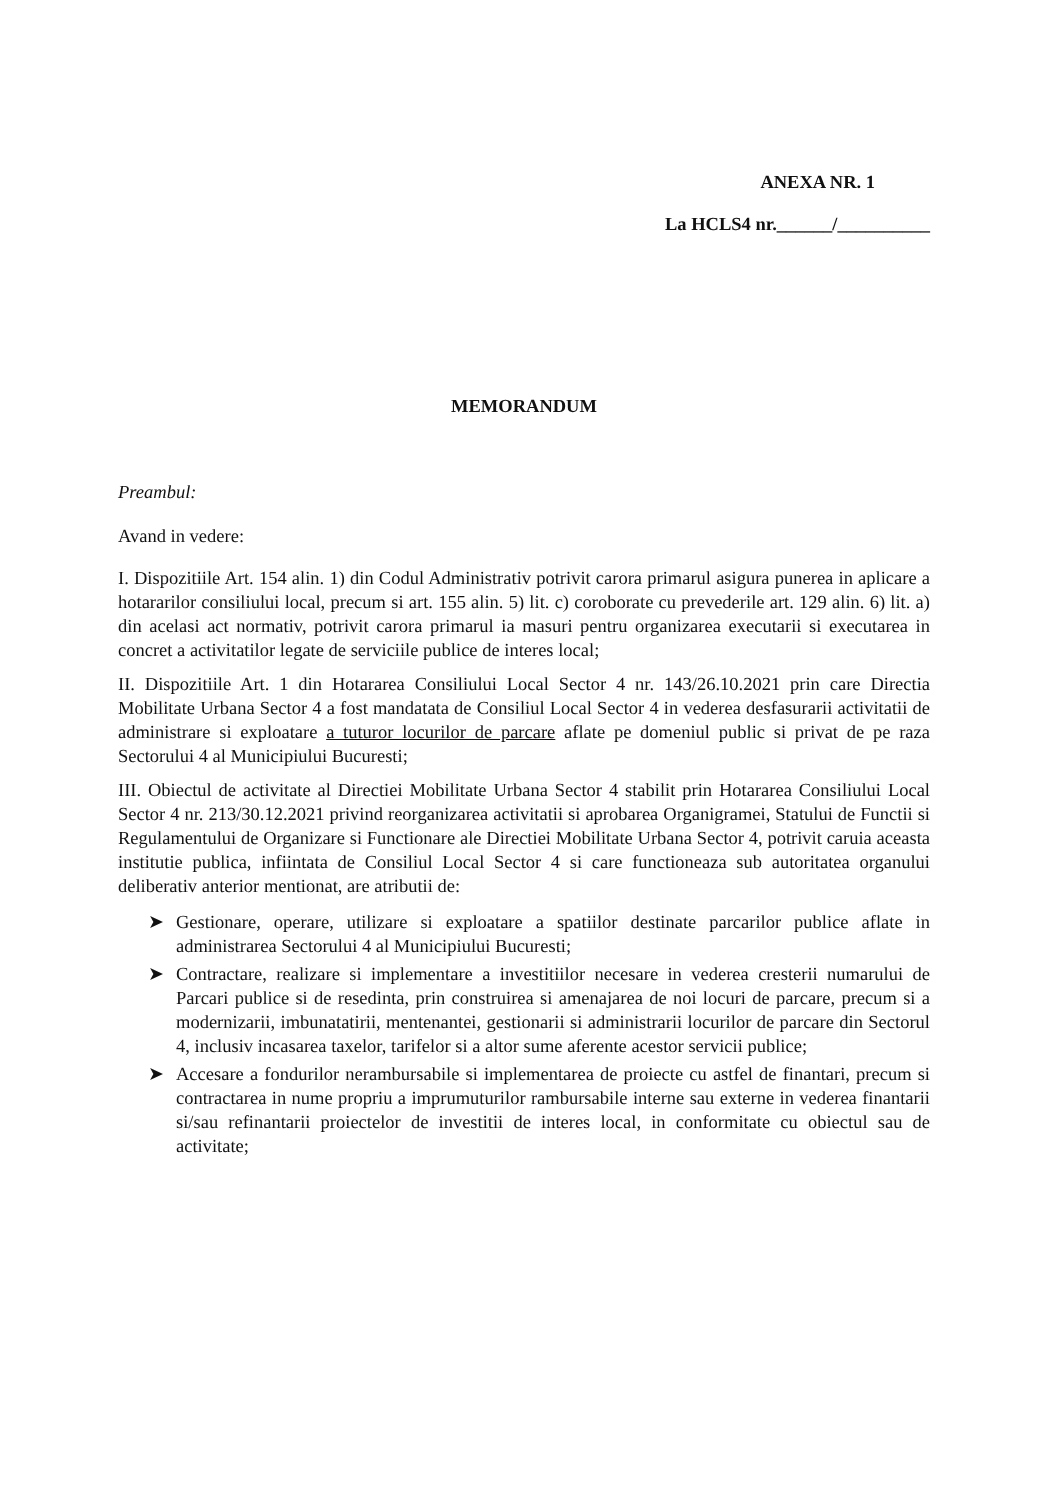ANEXA NR. 1
La HCLS4 nr.______/__________
MEMORANDUM
Preambul:
Avand in vedere:
I. Dispozitiile Art. 154 alin. 1) din Codul Administrativ potrivit carora primarul asigura punerea in aplicare a hotararilor consiliului local, precum si art. 155 alin. 5) lit. c) coroborate cu prevederile art. 129 alin. 6) lit. a) din acelasi act normativ, potrivit carora primarul ia masuri pentru organizarea executarii si executarea in concret a activitatilor legate de serviciile publice de interes local;
II. Dispozitiile Art. 1 din Hotararea Consiliului Local Sector 4 nr. 143/26.10.2021 prin care Directia Mobilitate Urbana Sector 4 a fost mandatata de Consiliul Local Sector 4 in vederea desfasurarii activitatii de administrare si exploatare a tuturor locurilor de parcare aflate pe domeniul public si privat de pe raza Sectorului 4 al Municipiului Bucuresti;
III. Obiectul de activitate al Directiei Mobilitate Urbana Sector 4 stabilit prin Hotararea Consiliului Local Sector 4 nr. 213/30.12.2021 privind reorganizarea activitatii si aprobarea Organigramei, Statului de Functii si Regulamentului de Organizare si Functionare ale Directiei Mobilitate Urbana Sector 4, potrivit caruia aceasta institutie publica, infiintata de Consiliul Local Sector 4 si care functioneaza sub autoritatea organului deliberativ anterior mentionat, are atributii de:
➤ Gestionare, operare, utilizare si exploatare a spatiilor destinate parcarilor publice aflate in administrarea Sectorului 4 al Municipiului Bucuresti;
➤ Contractare, realizare si implementare a investitiilor necesare in vederea cresterii numarului de Parcari publice si de resedinta, prin construirea si amenajarea de noi locuri de parcare, precum si a modernizarii, imbunatatirii, mentenantei, gestionarii si administrarii locurilor de parcare din Sectorul 4, inclusiv incasarea taxelor, tarifelor si a altor sume aferente acestor servicii publice;
➤ Accesare a fondurilor nerambursabile si implementarea de proiecte cu astfel de finantari, precum si contractarea in nume propriu a imprumuturilor rambursabile interne sau externe in vederea finantarii si/sau refinantarii proiectelor de investitii de interes local, in conformitate cu obiectul sau de activitate;